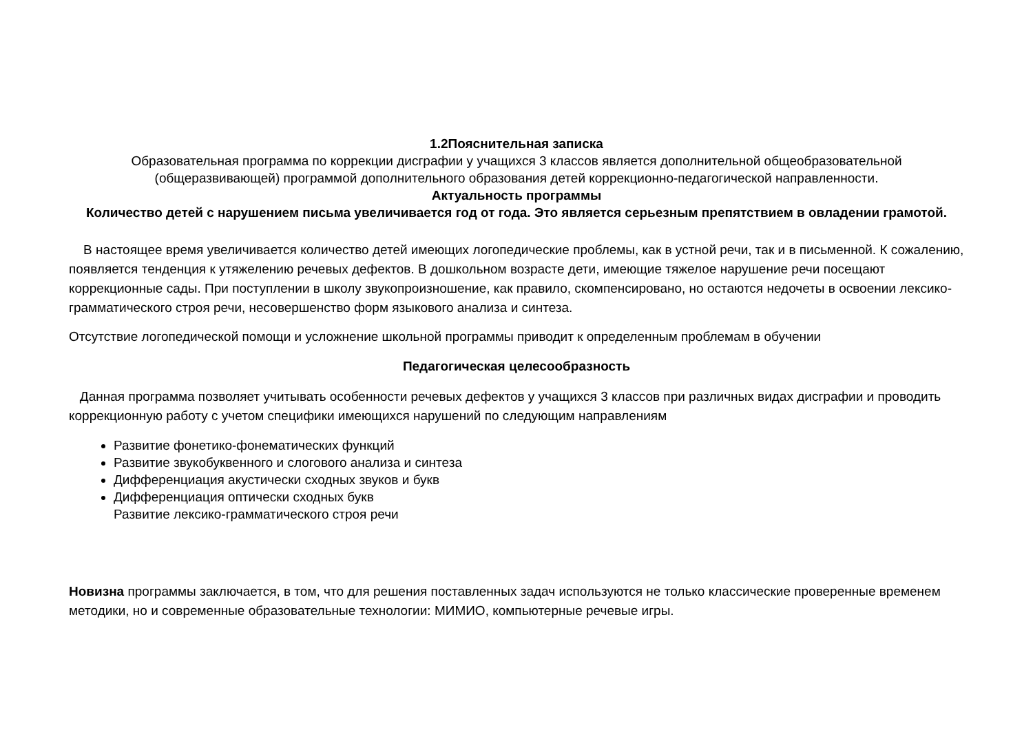1.2Пояснительная записка
Образовательная программа по коррекции дисграфии у учащихся 3 классов является дополнительной общеобразовательной (общеразвивающей) программой дополнительного образования детей коррекционно-педагогической направленности.
Актуальность программы
Количество детей с нарушением письма увеличивается год от года. Это является серьезным препятствием в овладении грамотой.
В настоящее время увеличивается количество детей имеющих логопедические проблемы, как в устной речи, так и в письменной. К сожалению, появляется тенденция к утяжелению речевых дефектов. В дошкольном возрасте дети, имеющие тяжелое нарушение речи посещают коррекционные сады. При поступлении в школу звукопроизношение, как правило, скомпенсировано, но остаются недочеты в освоении лексико-грамматического строя речи, несовершенство форм языкового анализа и синтеза.
Отсутствие логопедической помощи и усложнение школьной программы приводит к определенным проблемам в обучении
Педагогическая целесообразность
Данная программа позволяет учитывать особенности речевых дефектов у учащихся 3 классов при различных видах дисграфии и проводить коррекционную работу с учетом специфики имеющихся нарушений по следующим направлениям
Развитие фонетико-фонематических функций
Развитие звукобуквенного и слогового анализа и синтеза
Дифференциация акустически сходных звуков и букв
Дифференциация оптически сходных букв
Развитие лексико-грамматического строя речи
Новизна программы заключается, в том, что для решения поставленных задач используются не только классические проверенные временем методики, но и современные образовательные технологии: МИМИО, компьютерные речевые игры.